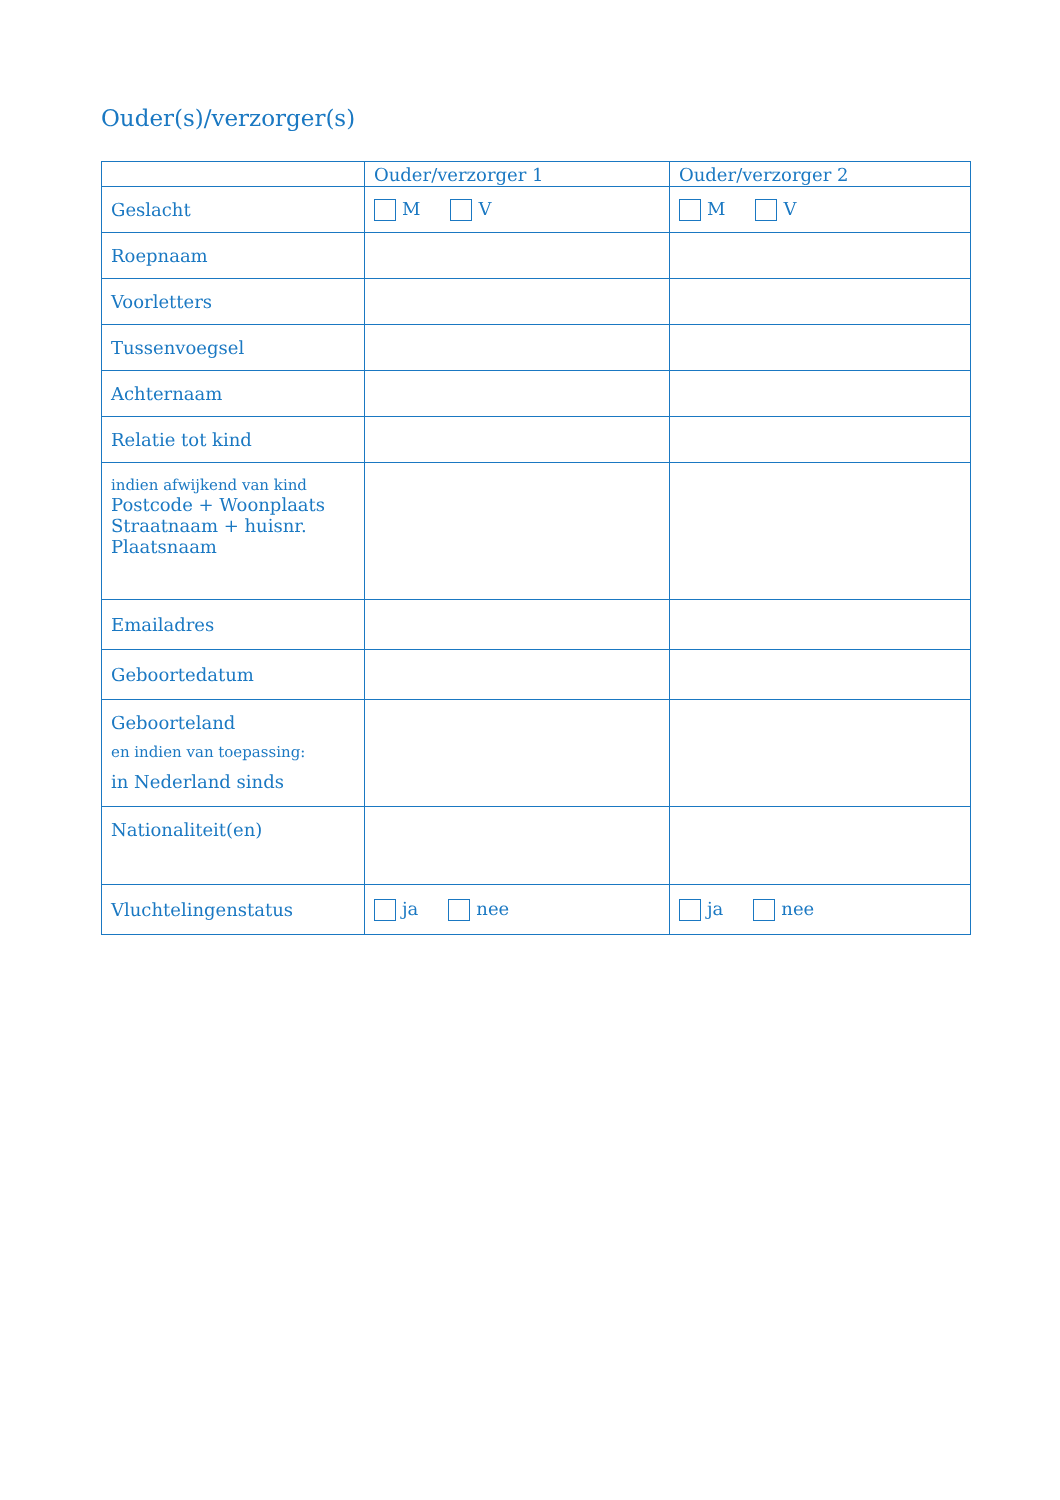Ouder(s)/verzorger(s)
| | Ouder/verzorger 1 | Ouder/verzorger 2 |
| --- | --- | --- |
| Geslacht | M V | M V |
| Roepnaam | | |
| Voorletters | | |
| Tussenvoegsel | | |
| Achternaam | | |
| Relatie tot kind | | |
| indien afwijkend van kind Postcode + Woonplaats Straatnaam + huisnr. Plaatsnaam | | |
| Emailadres | | |
| Geboortedatum | | |
| Geboorteland en indien van toepassing: in Nederland sinds | | |
| Nationaliteit(en) | | |
| Vluchtelingenstatus | ja nee | ja nee |